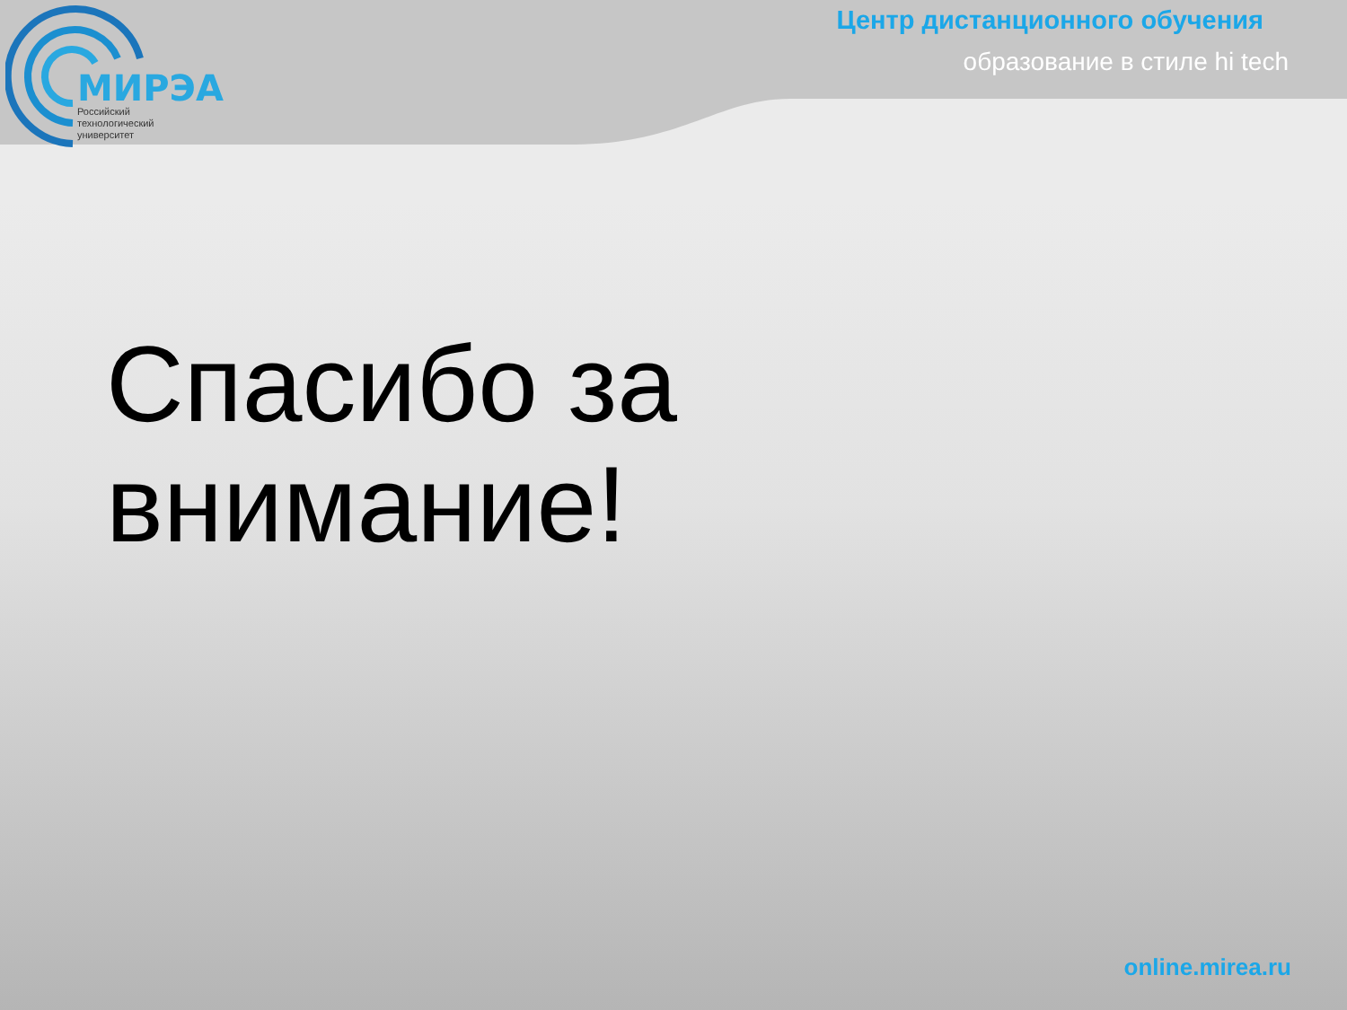МИРЭА
Российский
технологический
университет
Центр дистанционного обучения
образование в стиле hi tech
Спасибо за
внимание!
online.mirea.ru